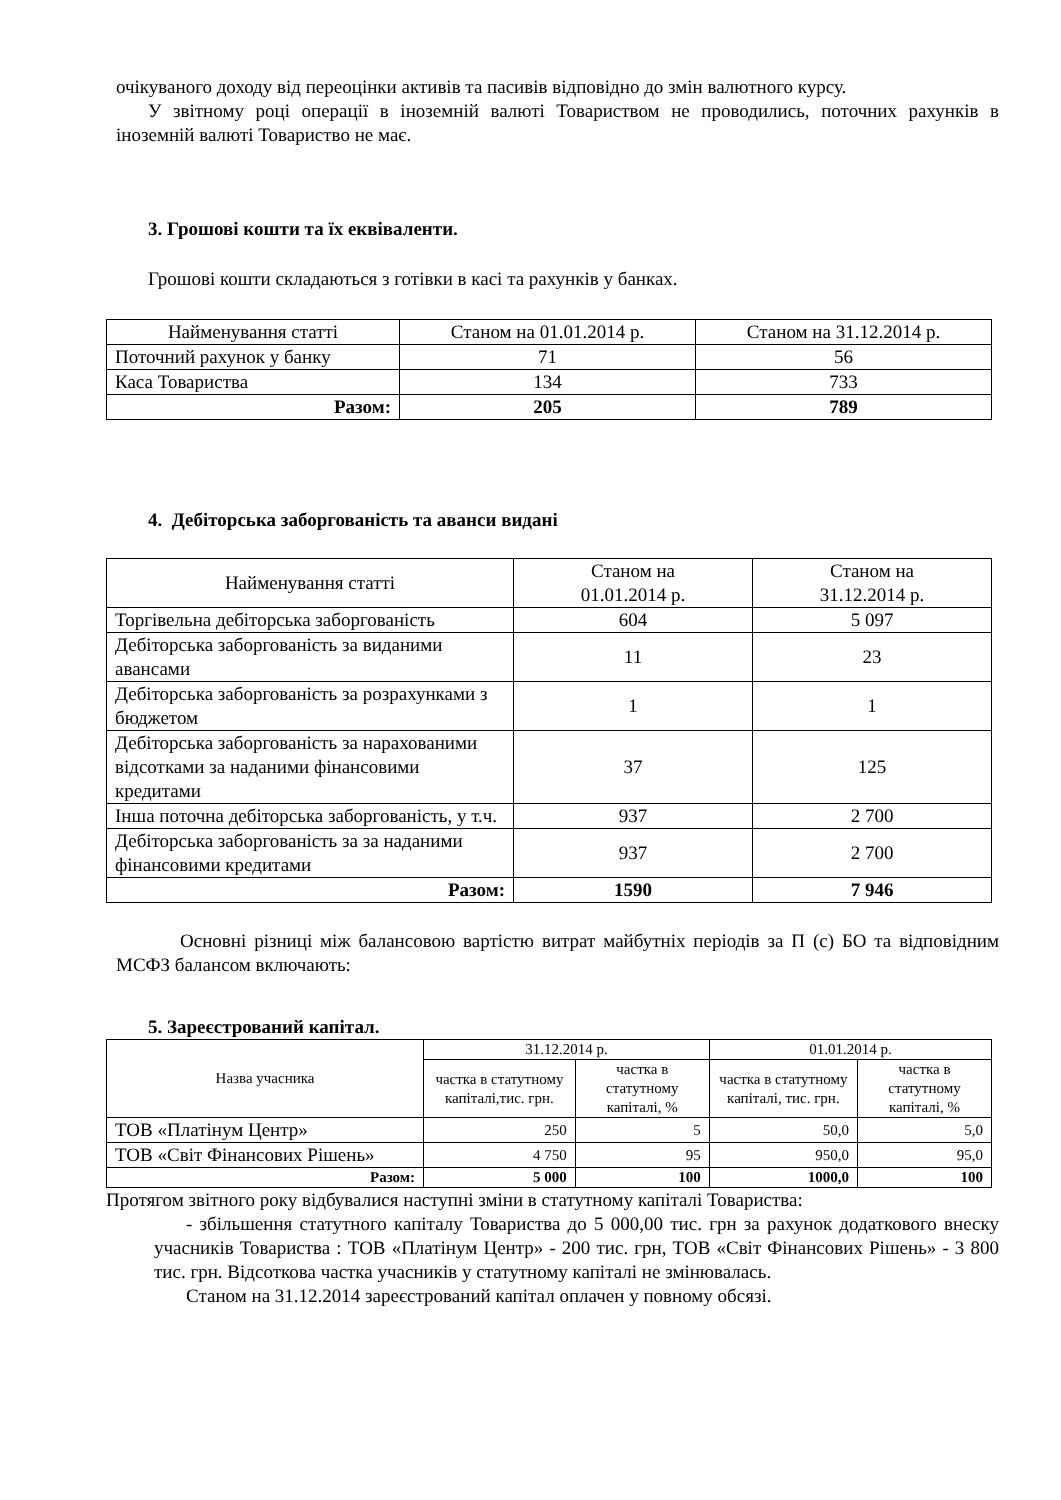очікуваного доходу від переоцінки активів та пасивів відповідно до змін валютного курсу.
У звітному році операції в іноземній валюті Товариством не проводились, поточних рахунків в іноземній валюті Товариство не має.
3. Грошові кошти та їх еквіваленти.
Грошові кошти складаються з готівки в касі та рахунків у банках.
| Найменування статті | Станом на 01.01.2014 р. | Станом на 31.12.2014 р. |
| --- | --- | --- |
| Поточний рахунок у банку | 71 | 56 |
| Каса Товариства | 134 | 733 |
| Разом: | 205 | 789 |
4. Дебіторська заборгованість та аванси видані
| Найменування статті | Станом на 01.01.2014 р. | Станом на 31.12.2014 р. |
| --- | --- | --- |
| Торгівельна дебіторська заборгованість | 604 | 5 097 |
| Дебіторська заборгованість за виданими авансами | 11 | 23 |
| Дебіторська заборгованість за розрахунками з бюджетом | 1 | 1 |
| Дебіторська заборгованість за нарахованими відсотками за наданими фінансовими кредитами | 37 | 125 |
| Інша поточна дебіторська заборгованість, у т.ч. | 937 | 2 700 |
| Дебіторська заборгованість за за наданими фінансовими кредитами | 937 | 2 700 |
| Разом: | 1590 | 7 946 |
Основні різниці між балансовою вартістю витрат майбутніх періодів за П (с) БО та відповідним МСФЗ балансом включають:
5. Зареєстрований капітал.
| Назва учасника | 31.12.2014 р. | | 01.01.2014 р. | |
| --- | --- | --- | --- | --- |
| | частка в статутному капіталі,тис. грн. | частка в статутному капіталі, % | частка в статутному капіталі, тис. грн. | частка в статутному капіталі, % |
| ТОВ «Платінум Центр» | 250 | 5 | 50,0 | 5,0 |
| ТОВ «Світ Фінансових Рішень» | 4 750 | 95 | 950,0 | 95,0 |
| Разом: | 5 000 | 100 | 1000,0 | 100 |
Протягом звітного року відбувалися наступні зміни в статутному капіталі Товариства:
- збільшення статутного капіталу Товариства до 5 000,00 тис. грн за рахунок додаткового внеску учасників Товариства : ТОВ «Платінум Центр» - 200 тис. грн, ТОВ «Світ Фінансових Рішень» - 3 800 тис. грн. Відсоткова частка учасників у статутному капіталі не змінювалась.
Станом на 31.12.2014 зареєстрований капітал оплачен у повному обсязі.